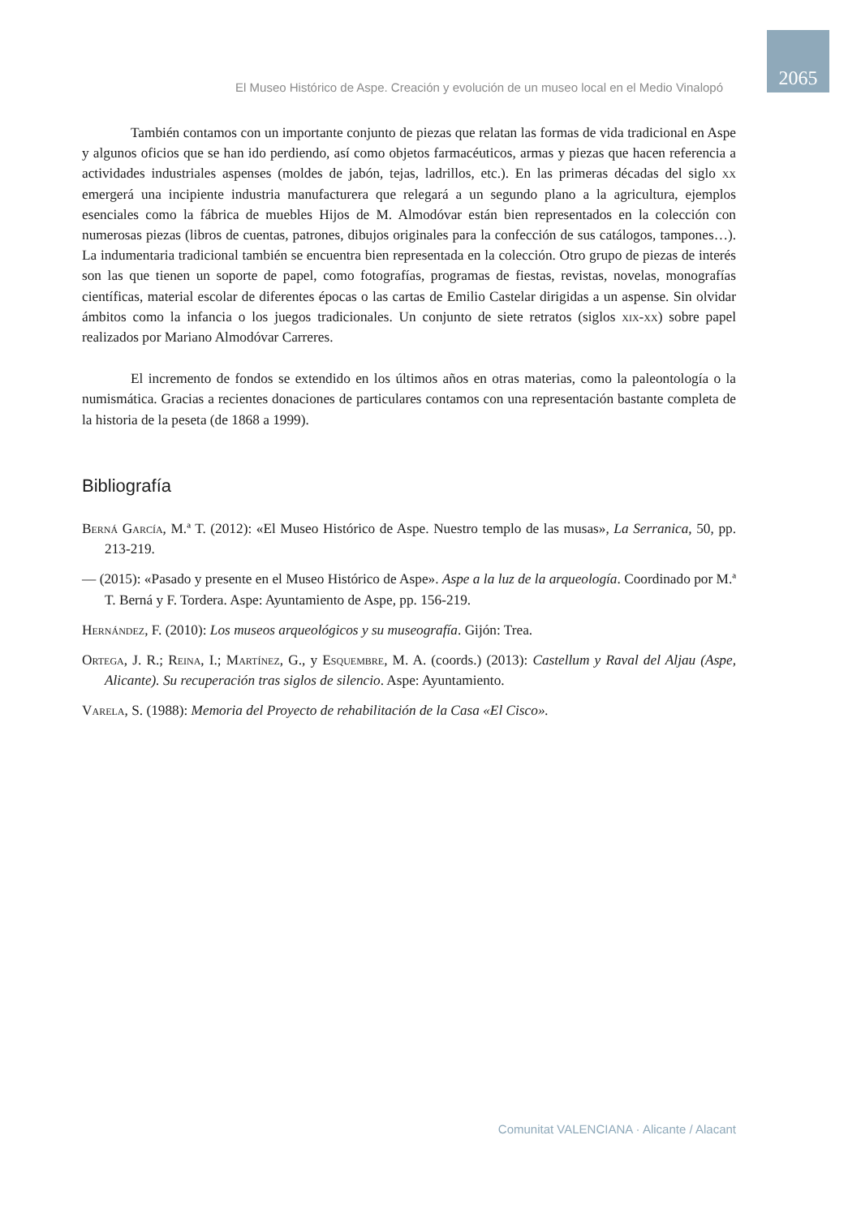El Museo Histórico de Aspe. Creación y evolución de un museo local en el Medio Vinalopó 2065
También contamos con un importante conjunto de piezas que relatan las formas de vida tradicional en Aspe y algunos oficios que se han ido perdiendo, así como objetos farmacéuticos, armas y piezas que hacen referencia a actividades industriales aspenses (moldes de jabón, tejas, ladrillos, etc.). En las primeras décadas del siglo xx emergerá una incipiente industria manufacturera que relegará a un segundo plano a la agricultura, ejemplos esenciales como la fábrica de muebles Hijos de M. Almodóvar están bien representados en la colección con numerosas piezas (libros de cuentas, patrones, dibujos originales para la confección de sus catálogos, tampones…). La indumentaria tradicional también se encuentra bien representada en la colección. Otro grupo de piezas de interés son las que tienen un soporte de papel, como fotografías, programas de fiestas, revistas, novelas, monografías científicas, material escolar de diferentes épocas o las cartas de Emilio Castelar dirigidas a un aspense. Sin olvidar ámbitos como la infancia o los juegos tradicionales. Un conjunto de siete retratos (siglos xix-xx) sobre papel realizados por Mariano Almodóvar Carreres.
El incremento de fondos se extendido en los últimos años en otras materias, como la paleontología o la numismática. Gracias a recientes donaciones de particulares contamos con una representación bastante completa de la historia de la peseta (de 1868 a 1999).
Bibliografía
Berná García, M.ª T. (2012): «El Museo Histórico de Aspe. Nuestro templo de las musas», La Serranica, 50, pp. 213-219.
— (2015): «Pasado y presente en el Museo Histórico de Aspe». Aspe a la luz de la arqueología. Coordinado por M.ª T. Berná y F. Tordera. Aspe: Ayuntamiento de Aspe, pp. 156-219.
Hernández, F. (2010): Los museos arqueológicos y su museografía. Gijón: Trea.
Ortega, J. R.; Reina, I.; Martínez, G., y Esquembre, M. A. (coords.) (2013): Castellum y Raval del Aljau (Aspe, Alicante). Su recuperación tras siglos de silencio. Aspe: Ayuntamiento.
Varela, S. (1988): Memoria del Proyecto de rehabilitación de la Casa «El Cisco».
Comunitat VALENCIANA · Alicante / Alacant